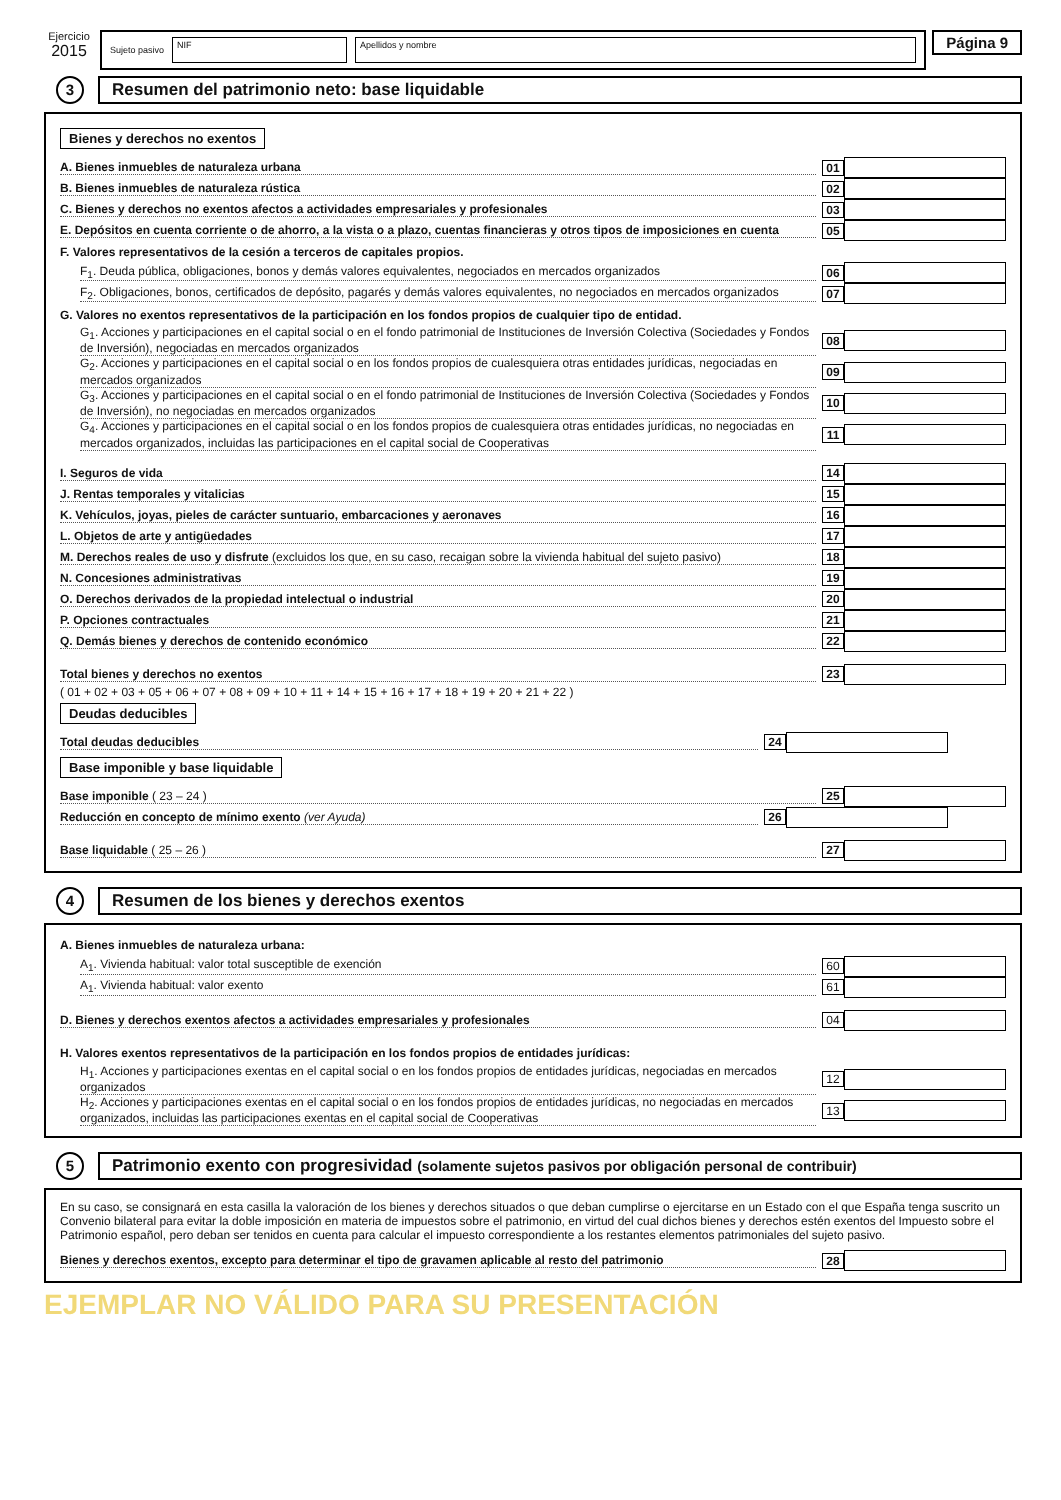Ejercicio
2015
Sujeto pasivo NIF Apellidos y nombre
Página 9
3
Resumen del patrimonio neto: base liquidable
Bienes y derechos no exentos
A. Bienes inmuebles de naturaleza urbana 01
B. Bienes inmuebles de naturaleza rústica 02
C. Bienes y derechos no exentos afectos a actividades empresariales y profesionales 03
E. Depósitos en cuenta corriente o de ahorro, a la vista o a plazo, cuentas financieras y otros tipos de imposiciones en cuenta 05
F. Valores representativos de la cesión a terceros de capitales propios.
F<sub>1</sub>. Deuda pública, obligaciones, bonos y demás valores equivalentes, negociados en mercados organizados 06
F<sub>2</sub>. Obligaciones, bonos, certificados de depósito, pagarés y demás valores equivalentes, no negociados en mercados organizados 07
G. Valores no exentos representativos de la participación en los fondos propios de cualquier tipo de entidad.
G<sub>1</sub>. Acciones y participaciones en el capital social o en el fondo patrimonial de Instituciones de Inversión Colectiva (Sociedades y Fondos de Inversión), negociadas en mercados organizados 08
G<sub>2</sub>. Acciones y participaciones en el capital social o en los fondos propios de cualesquiera otras entidades jurídicas, negociadas en mercados organizados 09
G<sub>3</sub>. Acciones y participaciones en el capital social o en el fondo patrimonial de Instituciones de Inversión Colectiva (Sociedades y Fondos de Inversión), no negociadas en mercados organizados 10
G<sub>4</sub>. Acciones y participaciones en el capital social o en los fondos propios de cualesquiera otras entidades jurídicas, no negociadas en mercados organizados, incluidas las participaciones en el capital social de Cooperativas 11
I. Seguros de vida 14
J. Rentas temporales y vitalicias 15
K. Vehículos, joyas, pieles de carácter suntuario, embarcaciones y aeronaves 16
L. Objetos de arte y antigüedades 17
M. Derechos reales de uso y disfrute (excluidos los que, en su caso, recaigan sobre la vivienda habitual del sujeto pasivo) 18
N. Concesiones administrativas 19
O. Derechos derivados de la propiedad intelectual o industrial 20
P. Opciones contractuales 21
Q. Demás bienes y derechos de contenido económico 22
Total bienes y derechos no exentos 23
( 01 + 02 + 03 + 05 + 06 + 07 + 08 + 09 + 10 + 11 + 14 + 15 + 16 + 17 + 18 + 19 + 20 + 21 + 22 )
Deudas deducibles
Total deudas deducibles 24
Base imponible y base liquidable
Base imponible ( 23 – 24 ) 25
Reducción en concepto de mínimo exento (ver Ayuda) 26
Base liquidable ( 25 – 26 ) 27
4
Resumen de los bienes y derechos exentos
A. Bienes inmuebles de naturaleza urbana:
A<sub>1</sub>. Vivienda habitual: valor total susceptible de exención 60
A<sub>1</sub>. Vivienda habitual: valor exento 61
D. Bienes y derechos exentos afectos a actividades empresariales y profesionales 04
H. Valores exentos representativos de la participación en los fondos propios de entidades jurídicas:
H<sub>1</sub>. Acciones y participaciones exentas en el capital social o en los fondos propios de entidades jurídicas, negociadas en mercados organizados 12
H<sub>2</sub>. Acciones y participaciones exentas en el capital social o en los fondos propios de entidades jurídicas, no negociadas en mercados organizados, incluidas las participaciones exentas en el capital social de Cooperativas 13
5
Patrimonio exento con progresividad (solamente sujetos pasivos por obligación personal de contribuir)
En su caso, se consignará en esta casilla la valoración de los bienes y derechos situados o que deban cumplirse o ejercitarse en un Estado con el que España tenga suscrito un Convenio bilateral para evitar la doble imposición en materia de impuestos sobre el patrimonio, en virtud del cual dichos bienes y derechos estén exentos del Impuesto sobre el Patrimonio español, pero deban ser tenidos en cuenta para calcular el impuesto correspondiente a los restantes elementos patrimoniales del sujeto pasivo.
Bienes y derechos exentos, excepto para determinar el tipo de gravamen aplicable al resto del patrimonio 28
EJEMPLAR NO VÁLIDO PARA SU PRESENTACIÓN